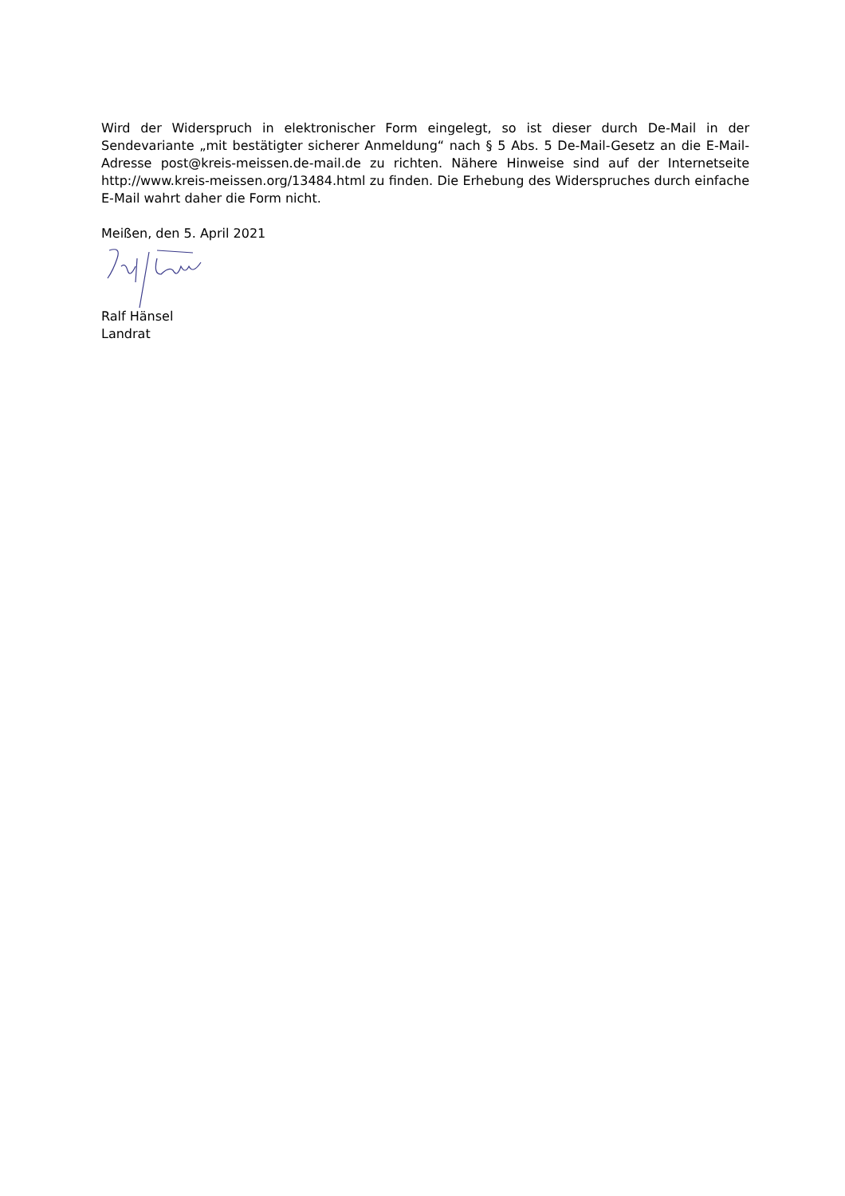Wird der Widerspruch in elektronischer Form eingelegt, so ist dieser durch De-Mail in der Sendevariante „mit bestätigter sicherer Anmeldung“ nach § 5 Abs. 5 De-Mail-Gesetz an die E-Mail-Adresse post@kreis-meissen.de-mail.de zu richten. Nähere Hinweise sind auf der Internetseite http://www.kreis-meissen.org/13484.html zu finden. Die Erhebung des Widerspruches durch einfache E-Mail wahrt daher die Form nicht.
Meißen, den 5. April 2021
Ralf Hänsel
Landrat